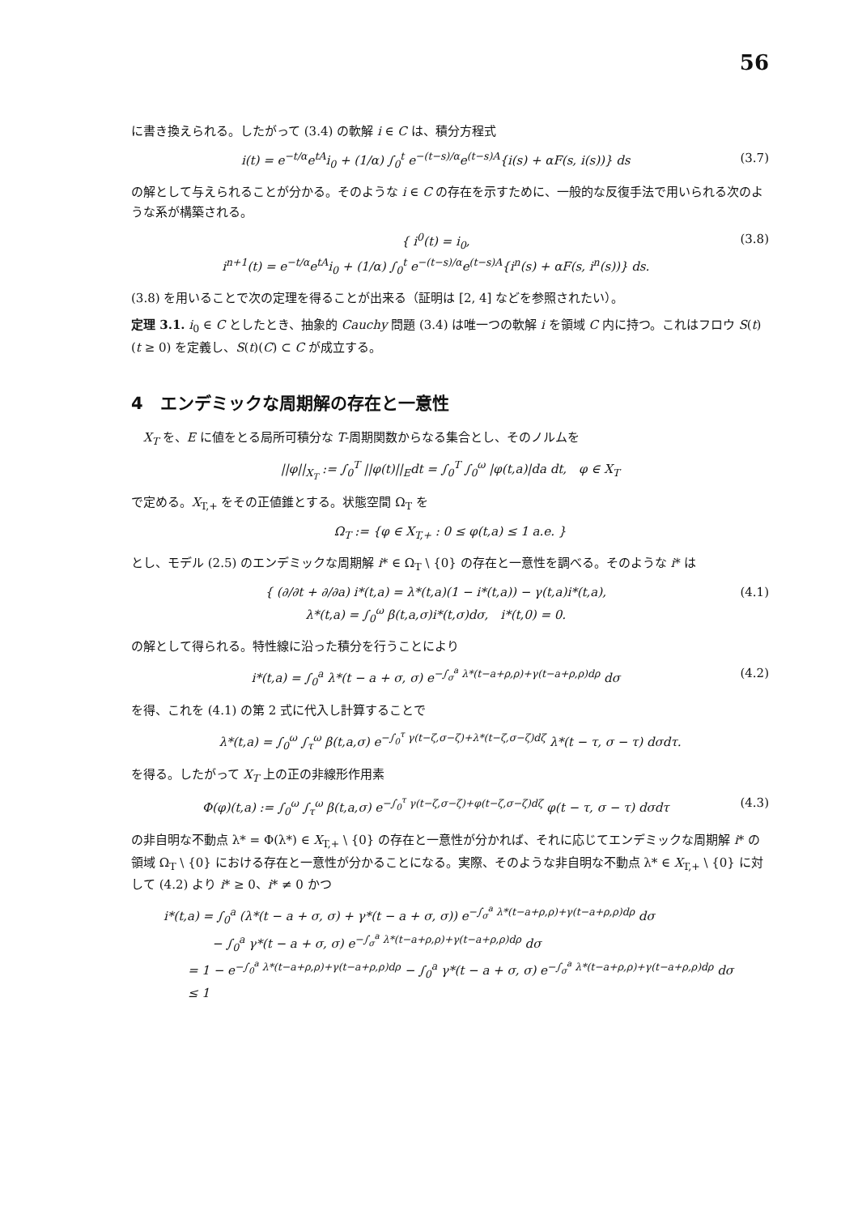56
に書き換えられる。したがって (3.4) の軟解 i ∈ C は、積分方程式
i(t) = e<sup>−t/α</sup>e<sup>tA</sup>i<sub>0</sub> + (1/α) ∫<sub>0</sub><sup>t</sup> e<sup>−(t−s)/α</sup>e<sup>(t−s)A</sup>{i(s) + αF(s, i(s))} ds (3.7)
の解として与えられることが分かる。そのような i ∈ C の存在を示すために、一般的な反復手法で用いられる次のような系が構築される。
{ i<sup>0</sup>(t) = i<sub>0</sub>,
i<sup>n+1</sup>(t) = e<sup>−t/α</sup>e<sup>tA</sup>i<sub>0</sub> + (1/α) ∫<sub>0</sub><sup>t</sup> e<sup>−(t−s)/α</sup>e<sup>(t−s)A</sup>{i<sup>n</sup>(s) + αF(s, i<sup>n</sup>(s))} ds. (3.8)
(3.8) を用いることで次の定理を得ることが出来る（証明は [2, 4] などを参照されたい）。
定理 3.1. i<sub>0</sub> ∈ C としたとき、抽象的 Cauchy 問題 (3.4) は唯一つの軟解 i を領域 C 内に持つ。これはフロウ S(t) (t ≥ 0) を定義し、S(t)(C) ⊂ C が成立する。
4　エンデミックな周期解の存在と一意性
　X<sub>T</sub> を、E に値をとる局所可積分な T-周期関数からなる集合とし、そのノルムを
||φ||<sub>X<sub>T</sub></sub> := ∫<sub>0</sub><sup>T</sup> ||φ(t)||<sub>E</sub>dt = ∫<sub>0</sub><sup>T</sup> ∫<sub>0</sub><sup>ω</sup> |φ(t,a)|da dt,　φ ∈ X<sub>T</sub>
で定める。X<sub>T,+</sub> をその正値錐とする。状態空間 Ω<sub>T</sub> を
Ω<sub>T</sub> := {φ ∈ X<sub>T,+</sub> : 0 ≤ φ(t,a) ≤ 1 a.e. }
とし、モデル (2.5) のエンデミックな周期解 i* ∈ Ω<sub>T</sub> \ {0} の存在と一意性を調べる。そのような i* は
{ (∂/∂t + ∂/∂a) i*(t,a) = λ*(t,a)(1 − i*(t,a)) − γ(t,a)i*(t,a),
λ*(t,a) = ∫<sub>0</sub><sup>ω</sup> β(t,a,σ)i*(t,σ)dσ,　i*(t,0) = 0. (4.1)
の解として得られる。特性線に沿った積分を行うことにより
i*(t,a) = ∫<sub>0</sub><sup>a</sup> λ*(t − a + σ, σ) e<sup>−∫<sub>σ</sub><sup>a</sup> λ*(t−a+ρ,ρ)+γ(t−a+ρ,ρ)dρ</sup> dσ (4.2)
を得、これを (4.1) の第 2 式に代入し計算することで
λ*(t,a) = ∫<sub>0</sub><sup>ω</sup> ∫<sub>τ</sub><sup>ω</sup> β(t,a,σ) e<sup>−∫<sub>0</sub><sup>τ</sup> γ(t−ζ,σ−ζ)+λ*(t−ζ,σ−ζ)dζ</sup> λ*(t − τ, σ − τ) dσdτ.
を得る。したがって X<sub>T</sub> 上の正の非線形作用素
Φ(φ)(t,a) := ∫<sub>0</sub><sup>ω</sup> ∫<sub>τ</sub><sup>ω</sup> β(t,a,σ) e<sup>−∫<sub>0</sub><sup>τ</sup> γ(t−ζ,σ−ζ)+φ(t−ζ,σ−ζ)dζ</sup> φ(t − τ, σ − τ) dσdτ (4.3)
の非自明な不動点 λ* = Φ(λ*) ∈ X<sub>T,+</sub> \ {0} の存在と一意性が分かれば、それに応じてエンデミックな周期解 i* の領域 Ω<sub>T</sub> \ {0} における存在と一意性が分かることになる。実際、そのような非自明な不動点 λ* ∈ X<sub>T,+</sub> \ {0} に対して (4.2) より i* ≥ 0、i* ≠ 0 かつ
i*(t,a) = ∫<sub>0</sub><sup>a</sup> (λ*(t − a + σ, σ) + γ*(t − a + σ, σ)) e<sup>−∫<sub>σ</sub><sup>a</sup> λ*(t−a+ρ,ρ)+γ(t−a+ρ,ρ)dρ</sup> dσ
　　　　− ∫<sub>0</sub><sup>a</sup> γ*(t − a + σ, σ) e<sup>−∫<sub>σ</sub><sup>a</sup> λ*(t−a+ρ,ρ)+γ(t−a+ρ,ρ)dρ</sup> dσ
　　= 1 − e<sup>−∫<sub>0</sub><sup>a</sup> λ*(t−a+ρ,ρ)+γ(t−a+ρ,ρ)dρ</sup> − ∫<sub>0</sub><sup>a</sup> γ*(t − a + σ, σ) e<sup>−∫<sub>σ</sub><sup>a</sup> λ*(t−a+ρ,ρ)+γ(t−a+ρ,ρ)dρ</sup> dσ
　　≤ 1